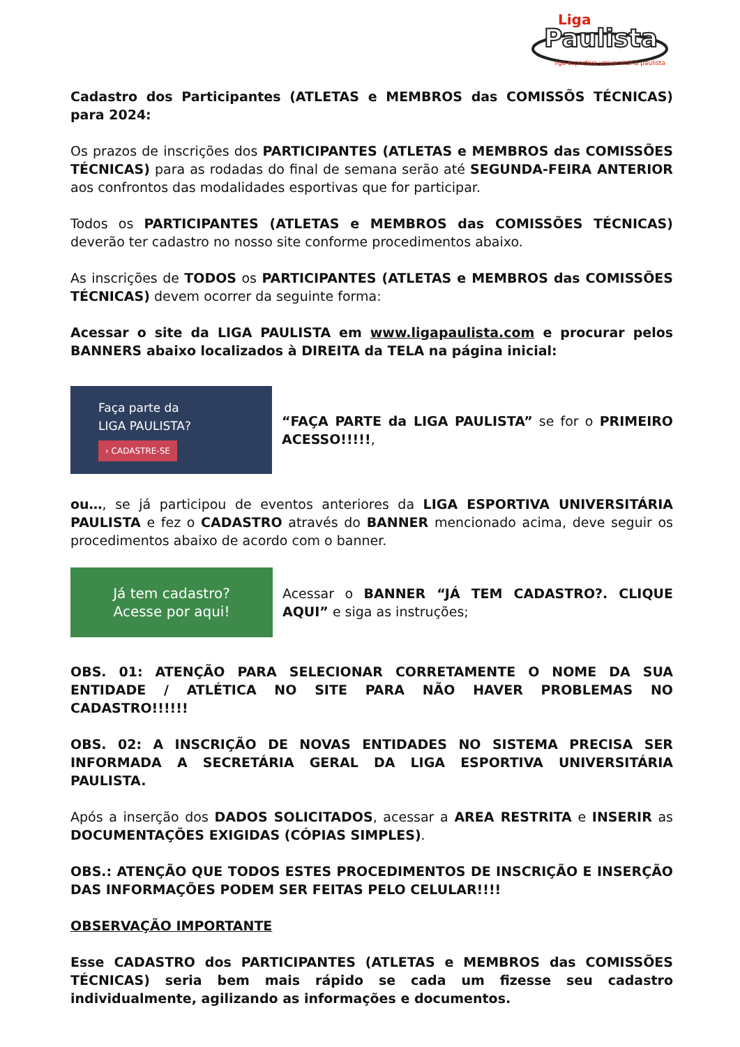Liga
Paulista
liga esportiva universitária paulista
Cadastro dos Participantes (ATLETAS e MEMBROS das COMISSÕS TÉCNICAS) para 2024:
Os prazos de inscrições dos PARTICIPANTES (ATLETAS e MEMBROS das COMISSÕES TÉCNICAS) para as rodadas do final de semana serão até SEGUNDA-FEIRA ANTERIOR aos confrontos das modalidades esportivas que for participar.
Todos os PARTICIPANTES (ATLETAS e MEMBROS das COMISSÕES TÉCNICAS) deverão ter cadastro no nosso site conforme procedimentos abaixo.
As inscrições de TODOS os PARTICIPANTES (ATLETAS e MEMBROS das COMISSÕES TÉCNICAS) devem ocorrer da seguinte forma:
Acessar o site da LIGA PAULISTA em www.ligapaulista.com e procurar pelos BANNERS abaixo localizados à DIREITA da TELA na página inicial:
Faça parte da
LIGA PAULISTA?
› CADASTRE-SE
“FAÇA PARTE da LIGA PAULISTA” se for o PRIMEIRO ACESSO!!!!!,
ou…, se já participou de eventos anteriores da LIGA ESPORTIVA UNIVERSITÁRIA PAULISTA e fez o CADASTRO através do BANNER mencionado acima, deve seguir os procedimentos abaixo de acordo com o banner.
Já tem cadastro?
Acesse por aqui!
Acessar o BANNER “JÁ TEM CADASTRO?. CLIQUE AQUI” e siga as instruções;
OBS. 01: ATENÇÃO PARA SELECIONAR CORRETAMENTE O NOME DA SUA ENTIDADE / ATLÉTICA NO SITE PARA NÃO HAVER PROBLEMAS NO CADASTRO!!!!!!
OBS. 02: A INSCRIÇÃO DE NOVAS ENTIDADES NO SISTEMA PRECISA SER INFORMADA A SECRETÁRIA GERAL DA LIGA ESPORTIVA UNIVERSITÁRIA PAULISTA.
Após a inserção dos DADOS SOLICITADOS, acessar a AREA RESTRITA e INSERIR as DOCUMENTAÇÕES EXIGIDAS (CÓPIAS SIMPLES).
OBS.: ATENÇÃO QUE TODOS ESTES PROCEDIMENTOS DE INSCRIÇÃO E INSERÇÃO DAS INFORMAÇÕES PODEM SER FEITAS PELO CELULAR!!!!
OBSERVAÇÃO IMPORTANTE
Esse CADASTRO dos PARTICIPANTES (ATLETAS e MEMBROS das COMISSÕES TÉCNICAS) seria bem mais rápido se cada um fizesse seu cadastro individualmente, agilizando as informações e documentos.